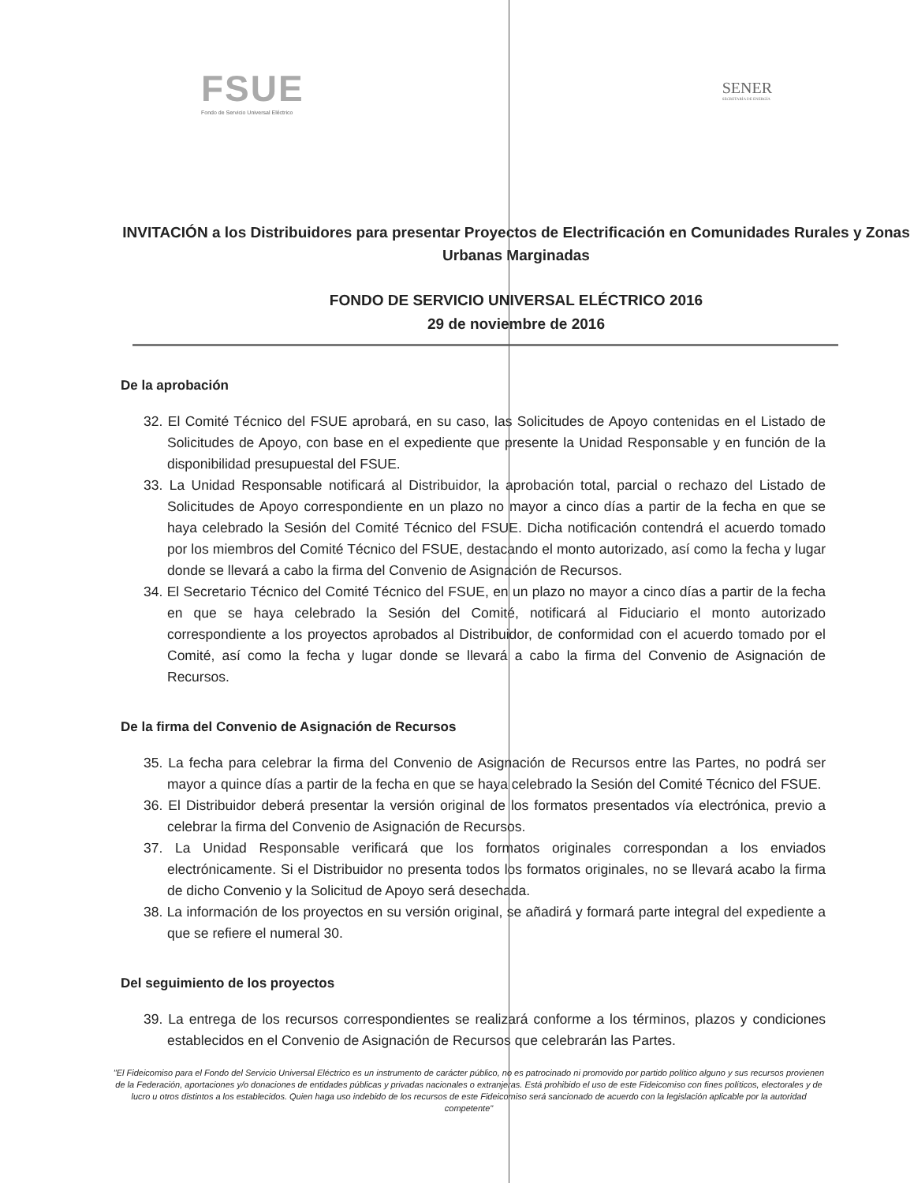FSUE
Fondo de Servicio Universal Eléctrico
SENER
SECRETARÍA DE ENERGÍA
INVITACIÓN a los Distribuidores para presentar Proyectos de Electrificación en Comunidades Rurales y Zonas Urbanas Marginadas
FONDO DE SERVICIO UNIVERSAL ELÉCTRICO 2016
29 de noviembre de 2016
De la aprobación
32. El Comité Técnico del FSUE aprobará, en su caso, las Solicitudes de Apoyo contenidas en el Listado de Solicitudes de Apoyo, con base en el expediente que presente la Unidad Responsable y en función de la disponibilidad presupuestal del FSUE.
33. La Unidad Responsable notificará al Distribuidor, la aprobación total, parcial o rechazo del Listado de Solicitudes de Apoyo correspondiente en un plazo no mayor a cinco días a partir de la fecha en que se haya celebrado la Sesión del Comité Técnico del FSUE. Dicha notificación contendrá el acuerdo tomado por los miembros del Comité Técnico del FSUE, destacando el monto autorizado, así como la fecha y lugar donde se llevará a cabo la firma del Convenio de Asignación de Recursos.
34. El Secretario Técnico del Comité Técnico del FSUE, en un plazo no mayor a cinco días a partir de la fecha en que se haya celebrado la Sesión del Comité, notificará al Fiduciario el monto autorizado correspondiente a los proyectos aprobados al Distribuidor, de conformidad con el acuerdo tomado por el Comité, así como la fecha y lugar donde se llevará a cabo la firma del Convenio de Asignación de Recursos.
De la firma del Convenio de Asignación de Recursos
35. La fecha para celebrar la firma del Convenio de Asignación de Recursos entre las Partes, no podrá ser mayor a quince días a partir de la fecha en que se haya celebrado la Sesión del Comité Técnico del FSUE.
36. El Distribuidor deberá presentar la versión original de los formatos presentados vía electrónica, previo a celebrar la firma del Convenio de Asignación de Recursos.
37. La Unidad Responsable verificará que los formatos originales correspondan a los enviados electrónicamente. Si el Distribuidor no presenta todos los formatos originales, no se llevará acabo la firma de dicho Convenio y la Solicitud de Apoyo será desechada.
38. La información de los proyectos en su versión original, se añadirá y formará parte integral del expediente a que se refiere el numeral 30.
Del seguimiento de los proyectos
39. La entrega de los recursos correspondientes se realizará conforme a los términos, plazos y condiciones establecidos en el Convenio de Asignación de Recursos que celebrarán las Partes.
"El Fideicomiso para el Fondo del Servicio Universal Eléctrico es un instrumento de carácter público, no es patrocinado ni promovido por partido político alguno y sus recursos provienen de la Federación, aportaciones y/o donaciones de entidades públicas y privadas nacionales o extranjeras. Está prohibido el uso de este Fideicomiso con fines políticos, electorales y de lucro u otros distintos a los establecidos. Quien haga uso indebido de los recursos de este Fideicomiso será sancionado de acuerdo con la legislación aplicable por la autoridad competente"